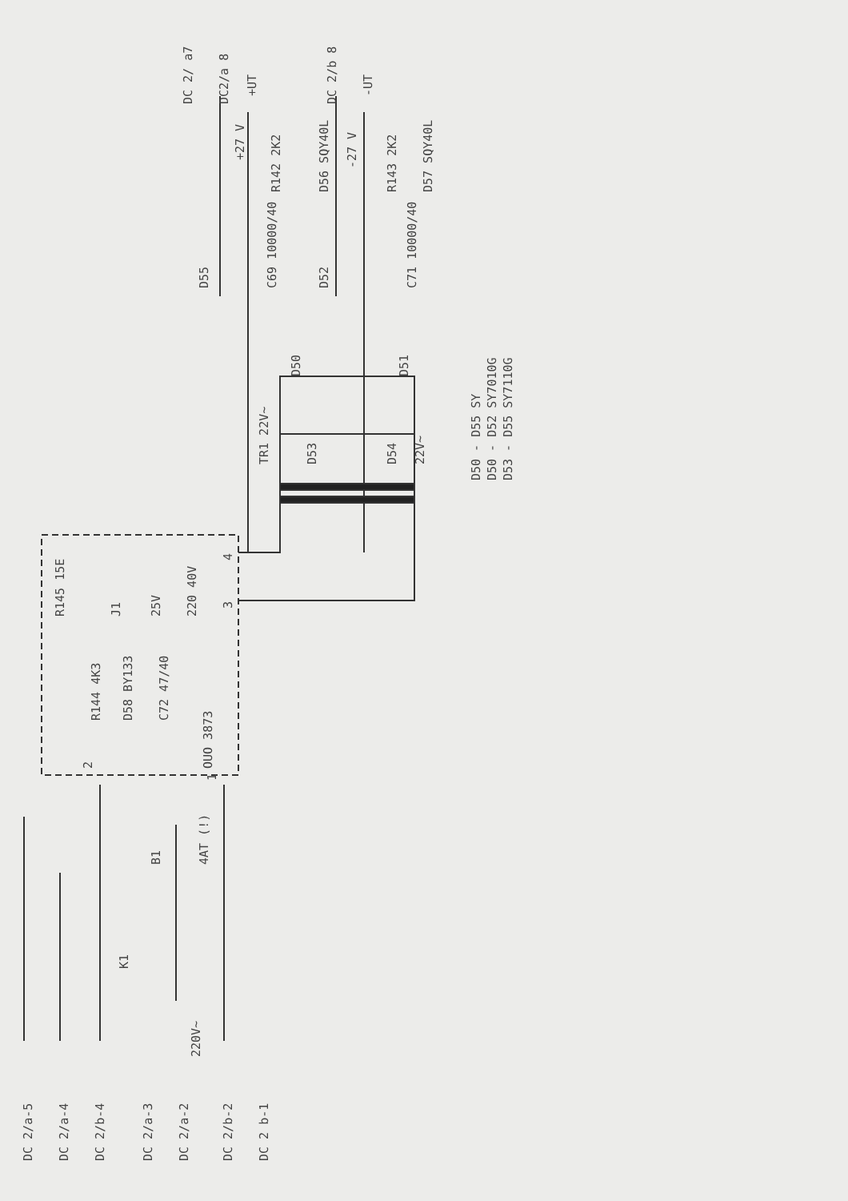DC 2/ a7
DC2/a 8
+UT
DC 2/b 8
-UT
+27 V
-27 V
R142 2K2
D56 SQY40L
R143 2K2
D57 SQY40L
D55
C69 10000/40
D52
C71 10000/40
D50
D51
TR1 22V~
D53
D54
22V~
D50 - D55 SY
D50 - D52 SY7010G
D53 - D55 SY7110G
R145 15E
J1
25V
220 40V
R144 4K3
D58 BY133
C72 47/40
OUO 3873
2
1
4
3
B1
4AT (!)
K1
220V~
DC 2/a-5
DC 2/a-4
DC 2/b-4
DC 2/a-3
DC 2/a-2
DC 2/b-2
DC 2 b-1